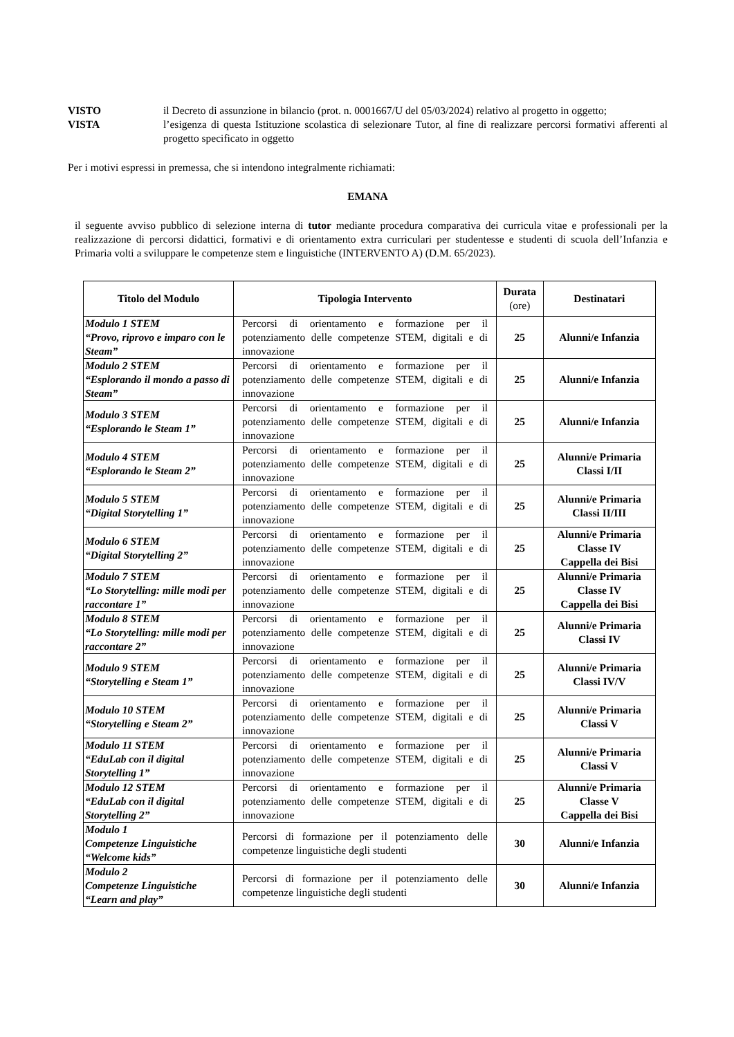VISTO il Decreto di assunzione in bilancio (prot. n. 0001667/U del 05/03/2024) relativo al progetto in oggetto;
VISTA l’esigenza di questa Istituzione scolastica di selezionare Tutor, al fine di realizzare percorsi formativi afferenti al progetto specificato in oggetto
Per i motivi espressi in premessa, che si intendono integralmente richiamati:
EMANA
il seguente avviso pubblico di selezione interna di tutor mediante procedura comparativa dei curricula vitae e professionali per la realizzazione di percorsi didattici, formativi e di orientamento extra curriculari per studentesse e studenti di scuola dell’Infanzia e Primaria volti a sviluppare le competenze stem e linguistiche (INTERVENTO A) (D.M. 65/2023).
| Titolo del Modulo | Tipologia Intervento | Durata (ore) | Destinatari |
| --- | --- | --- | --- |
| Modulo 1 STEM “Provo, riprovo e imparo con le Steam” | Percorsi di orientamento e formazione per il potenziamento delle competenze STEM, digitali e di innovazione | 25 | Alunni/e Infanzia |
| Modulo 2 STEM “Esplorando il mondo a passo di Steam” | Percorsi di orientamento e formazione per il potenziamento delle competenze STEM, digitali e di innovazione | 25 | Alunni/e Infanzia |
| Modulo 3 STEM “Esplorando le Steam 1” | Percorsi di orientamento e formazione per il potenziamento delle competenze STEM, digitali e di innovazione | 25 | Alunni/e Infanzia |
| Modulo 4 STEM “Esplorando le Steam 2” | Percorsi di orientamento e formazione per il potenziamento delle competenze STEM, digitali e di innovazione | 25 | Alunni/e Primaria Classi I/II |
| Modulo 5 STEM “Digital Storytelling 1” | Percorsi di orientamento e formazione per il potenziamento delle competenze STEM, digitali e di innovazione | 25 | Alunni/e Primaria Classi II/III |
| Modulo 6 STEM “Digital Storytelling 2” | Percorsi di orientamento e formazione per il potenziamento delle competenze STEM, digitali e di innovazione | 25 | Alunni/e Primaria Classe IV Cappella dei Bisi |
| Modulo 7 STEM “Lo Storytelling: mille modi per raccontare 1” | Percorsi di orientamento e formazione per il potenziamento delle competenze STEM, digitali e di innovazione | 25 | Alunni/e Primaria Classe IV Cappella dei Bisi |
| Modulo 8 STEM “Lo Storytelling: mille modi per raccontare 2” | Percorsi di orientamento e formazione per il potenziamento delle competenze STEM, digitali e di innovazione | 25 | Alunni/e Primaria Classi IV |
| Modulo 9 STEM “Storytelling e Steam 1” | Percorsi di orientamento e formazione per il potenziamento delle competenze STEM, digitali e di innovazione | 25 | Alunni/e Primaria Classi IV/V |
| Modulo 10 STEM “Storytelling e Steam 2” | Percorsi di orientamento e formazione per il potenziamento delle competenze STEM, digitali e di innovazione | 25 | Alunni/e Primaria Classi V |
| Modulo 11 STEM “EduLab con il digital Storytelling 1” | Percorsi di orientamento e formazione per il potenziamento delle competenze STEM, digitali e di innovazione | 25 | Alunni/e Primaria Classi V |
| Modulo 12 STEM “EduLab con il digital Storytelling 2” | Percorsi di orientamento e formazione per il potenziamento delle competenze STEM, digitali e di innovazione | 25 | Alunni/e Primaria Classe V Cappella dei Bisi |
| Modulo 1 Competenze Linguistiche “Welcome kids” | Percorsi di formazione per il potenziamento delle competenze linguistiche degli studenti | 30 | Alunni/e Infanzia |
| Modulo 2 Competenze Linguistiche “Learn and play” | Percorsi di formazione per il potenziamento delle competenze linguistiche degli studenti | 30 | Alunni/e Infanzia |